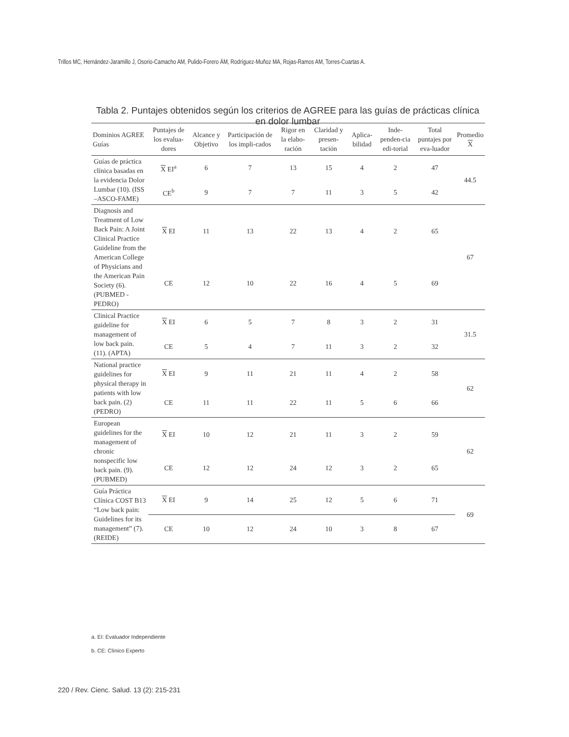Trillos MC, Hernández-Jaramillo J, Osorio-Camacho AM, Pulido-Forero ÁM, Rodríguez-Muñoz MA, Rojas-Ramos AM, Torres-Cuartas A.
Tabla 2. Puntajes obtenidos según los criterios de AGREE para las guías de prácticas clínica en dolor lumbar
| Dominios AGREE Guías | Puntajes de los evalua-dores | Alcance y Objetivo | Participación de los impli-cados | Rigor en la elabo-ración | Claridad y presen-tación | Aplica-bilidad | Inde-penden-cia edi-torial | Total puntajes por eva-luador | Promedio X |
| --- | --- | --- | --- | --- | --- | --- | --- | --- | --- |
| Guías de práctica clínica basadas en la evidencia Dolor Lumbar (10). (ISS –ASCO-FAME) | X EI<sup>a</sup> | 6 | 7 | 13 | 15 | 4 | 2 | 47 | 44.5 |
| | CE<sup>b</sup> | 9 | 7 | 7 | 11 | 3 | 5 | 42 | |
| Diagnosis and Treatment of Low Back Pain: A Joint Clinical Practice Guideline from the American College of Physicians and the American Pain Society (6). (PUBMED - PEDRO) | X EI | 11 | 13 | 22 | 13 | 4 | 2 | 65 | 67 |
| | CE | 12 | 10 | 22 | 16 | 4 | 5 | 69 | |
| Clinical Practice guideline for management of low back pain. (11). (APTA) | X EI | 6 | 5 | 7 | 8 | 3 | 2 | 31 | 31.5 |
| | CE | 5 | 4 | 7 | 11 | 3 | 2 | 32 | |
| National practice guidelines for physical therapy in patients with low back pain. (2) (PEDRO) | X EI | 9 | 11 | 21 | 11 | 4 | 2 | 58 | 62 |
| | CE | 11 | 11 | 22 | 11 | 5 | 6 | 66 | |
| European guidelines for the management of chronic nonspecific low back pain. (9). (PUBMED) | X EI | 10 | 12 | 21 | 11 | 3 | 2 | 59 | 62 |
| | CE | 12 | 12 | 24 | 12 | 3 | 2 | 65 | |
| Guía Práctica Clínica COST B13 “Low back pain: Guidelines for its management” (7).(REIDE) | X EI | 9 | 14 | 25 | 12 | 5 | 6 | 71 | 69 |
| | CE | 10 | 12 | 24 | 10 | 3 | 8 | 67 | |
a. EI: Evaluador Independiente
b. CE: Clínico Experto
220 / Rev. Cienc. Salud. 13 (2): 215-231